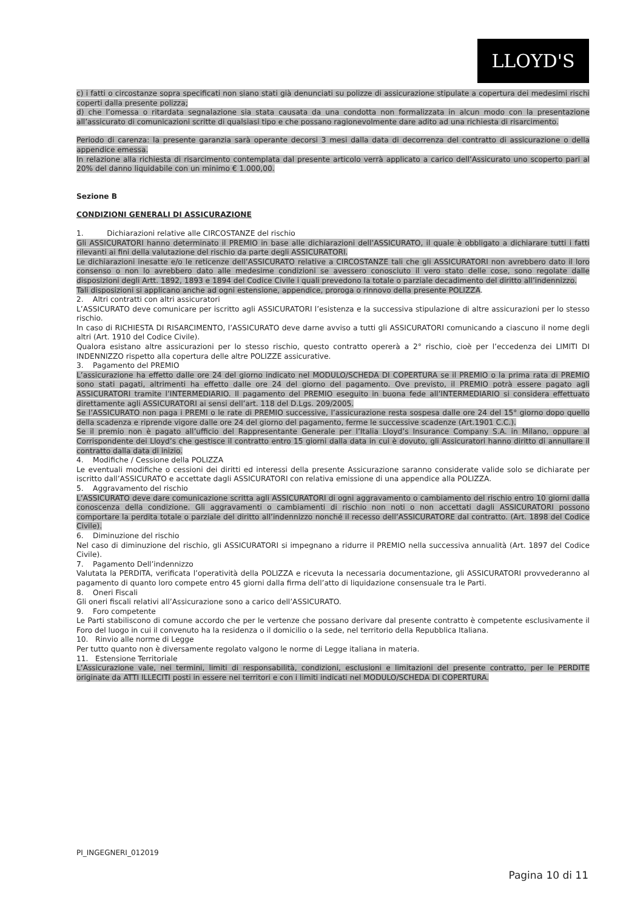LLOYD'S
c) i fatti o circostanze sopra specificati non siano stati già denunciati su polizze di assicurazione stipulate a copertura dei medesimi rischi coperti dalla presente polizza;
d) che l’omessa o ritardata segnalazione sia stata causata da una condotta non formalizzata in alcun modo con la presentazione all’assicurato di comunicazioni scritte di qualsiasi tipo e che possano ragionevolmente dare adito ad una richiesta di risarcimento.
Periodo di carenza: la presente garanzia sarà operante decorsi 3 mesi dalla data di decorrenza del contratto di assicurazione o della appendice emessa.
In relazione alla richiesta di risarcimento contemplata dal presente articolo verrà applicato a carico dell’Assicurato uno scoperto pari al 20% del danno liquidabile con un minimo € 1.000,00.
Sezione B
CONDIZIONI GENERALI DI ASSICURAZIONE
1. Dichiarazioni relative alle CIRCOSTANZE del rischio
Gli ASSICURATORI hanno determinato il PREMIO in base alle dichiarazioni dell’ASSICURATO, il quale è obbligato a dichiarare tutti i fatti rilevanti ai fini della valutazione del rischio da parte degli ASSICURATORI.
Le dichiarazioni inesatte e/o le reticenze dell’ASSICURATO relative a CIRCOSTANZE tali che gli ASSICURATORI non avrebbero dato il loro consenso o non lo avrebbero dato alle medesime condizioni se avessero conosciuto il vero stato delle cose, sono regolate dalle disposizioni degli Artt. 1892, 1893 e 1894 del Codice Civile i quali prevedono la totale o parziale decadimento del diritto all’indennizzo.
Tali disposizioni si applicano anche ad ogni estensione, appendice, proroga o rinnovo della presente POLIZZA.
2. Altri contratti con altri assicuratori
L’ASSICURATO deve comunicare per iscritto agli ASSICURATORI l’esistenza e la successiva stipulazione di altre assicurazioni per lo stesso rischio.
In caso di RICHIESTA DI RISARCIMENTO, l’ASSICURATO deve darne avviso a tutti gli ASSICURATORI comunicando a ciascuno il nome degli altri (Art. 1910 del Codice Civile).
Qualora esistano altre assicurazioni per lo stesso rischio, questo contratto opererà a 2° rischio, cioè per l’eccedenza dei LIMITI DI INDENNIZZO rispetto alla copertura delle altre POLIZZE assicurative.
3. Pagamento del PREMIO
L’assicurazione ha effetto dalle ore 24 del giorno indicato nel MODULO/SCHEDA DI COPERTURA se il PREMIO o la prima rata di PREMIO sono stati pagati, altrimenti ha effetto dalle ore 24 del giorno del pagamento. Ove previsto, il PREMIO potrà essere pagato agli ASSICURATORI tramite l’INTERMEDIARIO. Il pagamento del PREMIO eseguito in buona fede all’INTERMEDIARIO si considera effettuato direttamente agli ASSICURATORI ai sensi dell’art. 118 del D.Lgs. 209/2005.
Se l’ASSICURATO non paga i PREMI o le rate di PREMIO successive, l’assicurazione resta sospesa dalle ore 24 del 15° giorno dopo quello della scadenza e riprende vigore dalle ore 24 del giorno del pagamento, ferme le successive scadenze (Art.1901 C.C.).
Se il premio non è pagato all’ufficio del Rappresentante Generale per l’Italia Lloyd’s Insurance Company S.A. in Milano, oppure al Corrispondente dei Lloyd’s che gestisce il contratto entro 15 giorni dalla data in cui è dovuto, gli Assicuratori hanno diritto di annullare il contratto dalla data di inizio.
4. Modifiche / Cessione della POLIZZA
Le eventuali modifiche o cessioni dei diritti ed interessi della presente Assicurazione saranno considerate valide solo se dichiarate per iscritto dall’ASSICURATO e accettate dagli ASSICURATORI con relativa emissione di una appendice alla POLIZZA.
5. Aggravamento del rischio
L’ASSICURATO deve dare comunicazione scritta agli ASSICURATORI di ogni aggravamento o cambiamento del rischio entro 10 giorni dalla conoscenza della condizione. Gli aggravamenti o cambiamenti di rischio non noti o non accettati dagli ASSICURATORI possono comportare la perdita totale o parziale del diritto all’indennizzo nonché il recesso dell’ASSICURATORE dal contratto. (Art. 1898 del Codice Civile).
6. Diminuzione del rischio
Nel caso di diminuzione del rischio, gli ASSICURATORI si impegnano a ridurre il PREMIO nella successiva annualità (Art. 1897 del Codice Civile).
7. Pagamento Dell’indennizzo
Valutata la PERDITA, verificata l’operatività della POLIZZA e ricevuta la necessaria documentazione, gli ASSICURATORI provvederanno al pagamento di quanto loro compete entro 45 giorni dalla firma dell’atto di liquidazione consensuale tra le Parti.
8. Oneri Fiscali
Gli oneri fiscali relativi all’Assicurazione sono a carico dell’ASSICURATO.
9. Foro competente
Le Parti stabiliscono di comune accordo che per le vertenze che possano derivare dal presente contratto è competente esclusivamente il Foro del luogo in cui il convenuto ha la residenza o il domicilio o la sede, nel territorio della Repubblica Italiana.
10. Rinvio alle norme di Legge
Per tutto quanto non è diversamente regolato valgono le norme di Legge italiana in materia.
11. Estensione Territoriale
L’Assicurazione vale, nei termini, limiti di responsabilità, condizioni, esclusioni e limitazioni del presente contratto, per le PERDITE originate da ATTI ILLECITI posti in essere nei territori e con i limiti indicati nel MODULO/SCHEDA DI COPERTURA.
PI_INGEGNERI_012019
Pagina 10 di 11